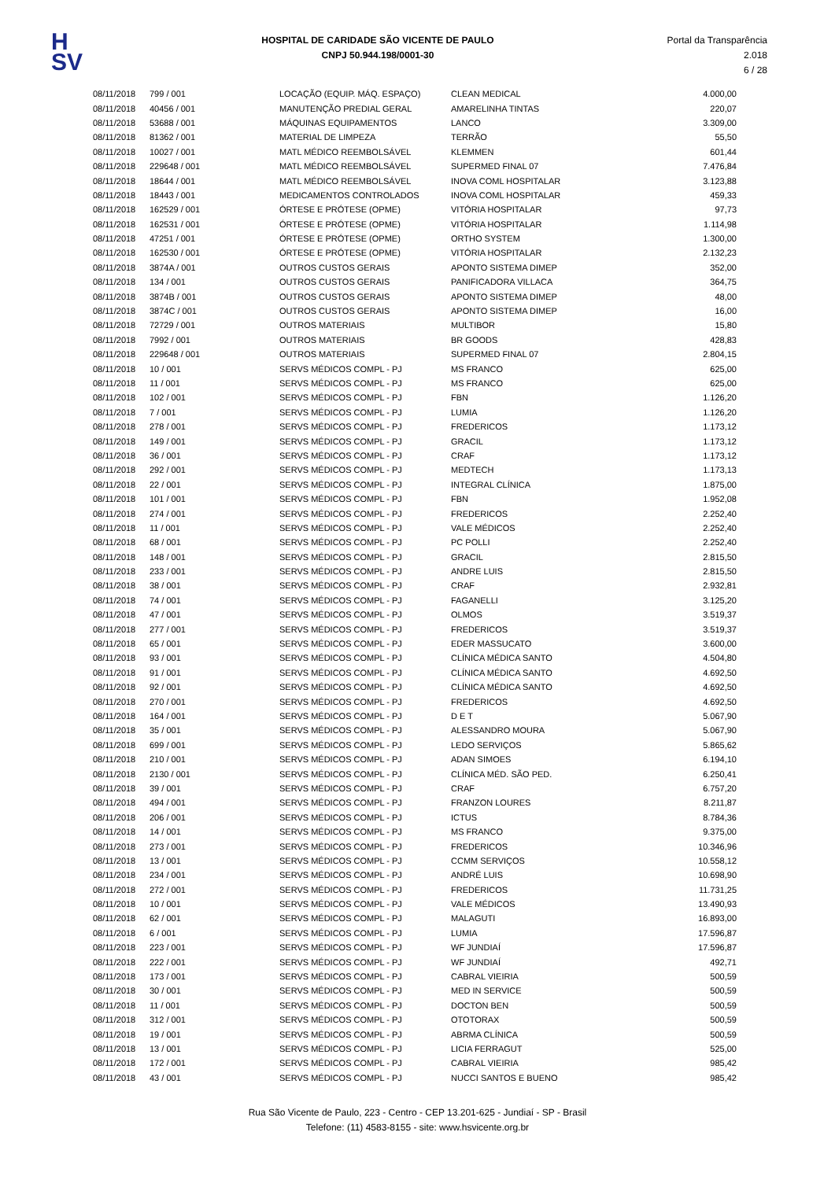H
SV
HOSPITAL DE CARIDADE SÃO VICENTE DE PAULO
CNPJ 50.944.198/0001-30
Portal da Transparência 2.018
6 / 28
| 08/11/2018 | 799 / 001 | LOCAÇÃO (EQUIP. MÁQ. ESPAÇO) | CLEAN MEDICAL | 4.000,00 |
| 08/11/2018 | 40456 / 001 | MANUTENÇÃO PREDIAL GERAL | AMARELINHA TINTAS | 220,07 |
| 08/11/2018 | 53688 / 001 | MÁQUINAS EQUIPAMENTOS | LANCO | 3.309,00 |
| 08/11/2018 | 81362 / 001 | MATERIAL DE LIMPEZA | TERRÃO | 55,50 |
| 08/11/2018 | 10027 / 001 | MATL MÉDICO REEMBOLSÁVEL | KLEMMEN | 601,44 |
| 08/11/2018 | 229648 / 001 | MATL MÉDICO REEMBOLSÁVEL | SUPERMED FINAL 07 | 7.476,84 |
| 08/11/2018 | 18644 / 001 | MATL MÉDICO REEMBOLSÁVEL | INOVA COML HOSPITALAR | 3.123,88 |
| 08/11/2018 | 18443 / 001 | MEDICAMENTOS CONTROLADOS | INOVA COML HOSPITALAR | 459,33 |
| 08/11/2018 | 162529 / 001 | ÓRTESE E PRÓTESE (OPME) | VITÓRIA HOSPITALAR | 97,73 |
| 08/11/2018 | 162531 / 001 | ÓRTESE E PRÓTESE (OPME) | VITÓRIA HOSPITALAR | 1.114,98 |
| 08/11/2018 | 47251 / 001 | ÓRTESE E PRÓTESE (OPME) | ORTHO SYSTEM | 1.300,00 |
| 08/11/2018 | 162530 / 001 | ÓRTESE E PRÓTESE (OPME) | VITÓRIA HOSPITALAR | 2.132,23 |
| 08/11/2018 | 3874A / 001 | OUTROS CUSTOS GERAIS | APONTO SISTEMA DIMEP | 352,00 |
| 08/11/2018 | 134 / 001 | OUTROS CUSTOS GERAIS | PANIFICADORA VILLACA | 364,75 |
| 08/11/2018 | 3874B / 001 | OUTROS CUSTOS GERAIS | APONTO SISTEMA DIMEP | 48,00 |
| 08/11/2018 | 3874C / 001 | OUTROS CUSTOS GERAIS | APONTO SISTEMA DIMEP | 16,00 |
| 08/11/2018 | 72729 / 001 | OUTROS MATERIAIS | MULTIBOR | 15,80 |
| 08/11/2018 | 7992 / 001 | OUTROS MATERIAIS | BR GOODS | 428,83 |
| 08/11/2018 | 229648 / 001 | OUTROS MATERIAIS | SUPERMED FINAL 07 | 2.804,15 |
| 08/11/2018 | 10 / 001 | SERVS MÉDICOS COMPL - PJ | MS FRANCO | 625,00 |
| 08/11/2018 | 11 / 001 | SERVS MÉDICOS COMPL - PJ | MS FRANCO | 625,00 |
| 08/11/2018 | 102 / 001 | SERVS MÉDICOS COMPL - PJ | FBN | 1.126,20 |
| 08/11/2018 | 7 / 001 | SERVS MÉDICOS COMPL - PJ | LUMIA | 1.126,20 |
| 08/11/2018 | 278 / 001 | SERVS MÉDICOS COMPL - PJ | FREDERICOS | 1.173,12 |
| 08/11/2018 | 149 / 001 | SERVS MÉDICOS COMPL - PJ | GRACIL | 1.173,12 |
| 08/11/2018 | 36 / 001 | SERVS MÉDICOS COMPL - PJ | CRAF | 1.173,12 |
| 08/11/2018 | 292 / 001 | SERVS MÉDICOS COMPL - PJ | MEDTECH | 1.173,13 |
| 08/11/2018 | 22 / 001 | SERVS MÉDICOS COMPL - PJ | INTEGRAL CLÍNICA | 1.875,00 |
| 08/11/2018 | 101 / 001 | SERVS MÉDICOS COMPL - PJ | FBN | 1.952,08 |
| 08/11/2018 | 274 / 001 | SERVS MÉDICOS COMPL - PJ | FREDERICOS | 2.252,40 |
| 08/11/2018 | 11 / 001 | SERVS MÉDICOS COMPL - PJ | VALE MÉDICOS | 2.252,40 |
| 08/11/2018 | 68 / 001 | SERVS MÉDICOS COMPL - PJ | PC POLLI | 2.252,40 |
| 08/11/2018 | 148 / 001 | SERVS MÉDICOS COMPL - PJ | GRACIL | 2.815,50 |
| 08/11/2018 | 233 / 001 | SERVS MÉDICOS COMPL - PJ | ANDRE LUIS | 2.815,50 |
| 08/11/2018 | 38 / 001 | SERVS MÉDICOS COMPL - PJ | CRAF | 2.932,81 |
| 08/11/2018 | 74 / 001 | SERVS MÉDICOS COMPL - PJ | FAGANELLI | 3.125,20 |
| 08/11/2018 | 47 / 001 | SERVS MÉDICOS COMPL - PJ | OLMOS | 3.519,37 |
| 08/11/2018 | 277 / 001 | SERVS MÉDICOS COMPL - PJ | FREDERICOS | 3.519,37 |
| 08/11/2018 | 65 / 001 | SERVS MÉDICOS COMPL - PJ | EDER MASSUCATO | 3.600,00 |
| 08/11/2018 | 93 / 001 | SERVS MÉDICOS COMPL - PJ | CLÍNICA MÉDICA SANTO | 4.504,80 |
| 08/11/2018 | 91 / 001 | SERVS MÉDICOS COMPL - PJ | CLÍNICA MÉDICA SANTO | 4.692,50 |
| 08/11/2018 | 92 / 001 | SERVS MÉDICOS COMPL - PJ | CLÍNICA MÉDICA SANTO | 4.692,50 |
| 08/11/2018 | 270 / 001 | SERVS MÉDICOS COMPL - PJ | FREDERICOS | 4.692,50 |
| 08/11/2018 | 164 / 001 | SERVS MÉDICOS COMPL - PJ | D E T | 5.067,90 |
| 08/11/2018 | 35 / 001 | SERVS MÉDICOS COMPL - PJ | ALESSANDRO MOURA | 5.067,90 |
| 08/11/2018 | 699 / 001 | SERVS MÉDICOS COMPL - PJ | LEDO SERVIÇOS | 5.865,62 |
| 08/11/2018 | 210 / 001 | SERVS MÉDICOS COMPL - PJ | ADAN SIMOES | 6.194,10 |
| 08/11/2018 | 2130 / 001 | SERVS MÉDICOS COMPL - PJ | CLÍNICA MÉD. SÃO PED. | 6.250,41 |
| 08/11/2018 | 39 / 001 | SERVS MÉDICOS COMPL - PJ | CRAF | 6.757,20 |
| 08/11/2018 | 494 / 001 | SERVS MÉDICOS COMPL - PJ | FRANZON LOURES | 8.211,87 |
| 08/11/2018 | 206 / 001 | SERVS MÉDICOS COMPL - PJ | ICTUS | 8.784,36 |
| 08/11/2018 | 14 / 001 | SERVS MÉDICOS COMPL - PJ | MS FRANCO | 9.375,00 |
| 08/11/2018 | 273 / 001 | SERVS MÉDICOS COMPL - PJ | FREDERICOS | 10.346,96 |
| 08/11/2018 | 13 / 001 | SERVS MÉDICOS COMPL - PJ | CCMM SERVIÇOS | 10.558,12 |
| 08/11/2018 | 234 / 001 | SERVS MÉDICOS COMPL - PJ | ANDRÉ LUIS | 10.698,90 |
| 08/11/2018 | 272 / 001 | SERVS MÉDICOS COMPL - PJ | FREDERICOS | 11.731,25 |
| 08/11/2018 | 10 / 001 | SERVS MÉDICOS COMPL - PJ | VALE MÉDICOS | 13.490,93 |
| 08/11/2018 | 62 / 001 | SERVS MÉDICOS COMPL - PJ | MALAGUTI | 16.893,00 |
| 08/11/2018 | 6 / 001 | SERVS MÉDICOS COMPL - PJ | LUMIA | 17.596,87 |
| 08/11/2018 | 223 / 001 | SERVS MÉDICOS COMPL - PJ | WF JUNDIAÍ | 17.596,87 |
| 08/11/2018 | 222 / 001 | SERVS MÉDICOS COMPL - PJ | WF JUNDIAÍ | 492,71 |
| 08/11/2018 | 173 / 001 | SERVS MÉDICOS COMPL - PJ | CABRAL VIEIRIA | 500,59 |
| 08/11/2018 | 30 / 001 | SERVS MÉDICOS COMPL - PJ | MED IN SERVICE | 500,59 |
| 08/11/2018 | 11 / 001 | SERVS MÉDICOS COMPL - PJ | DOCTON BEN | 500,59 |
| 08/11/2018 | 312 / 001 | SERVS MÉDICOS COMPL - PJ | OTOTORAX | 500,59 |
| 08/11/2018 | 19 / 001 | SERVS MÉDICOS COMPL - PJ | ABRMA CLÍNICA | 500,59 |
| 08/11/2018 | 13 / 001 | SERVS MÉDICOS COMPL - PJ | LICIA FERRAGUT | 525,00 |
| 08/11/2018 | 172 / 001 | SERVS MÉDICOS COMPL - PJ | CABRAL VIEIRIA | 985,42 |
| 08/11/2018 | 43 / 001 | SERVS MÉDICOS COMPL - PJ | NUCCI SANTOS E BUENO | 985,42 |
Rua São Vicente de Paulo, 223 - Centro - CEP 13.201-625 - Jundiaí - SP - Brasil
Telefone: (11) 4583-8155 - site: www.hsvicente.org.br